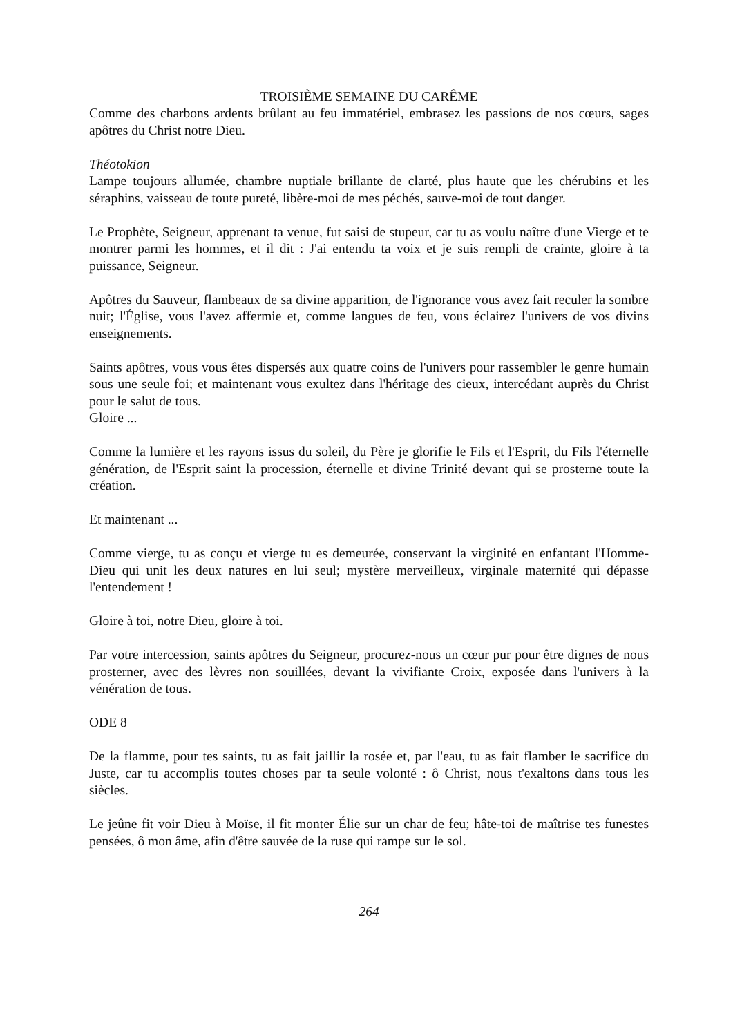TROISIÈME SEMAINE DU CARÊME
Comme des charbons ardents brûlant au feu immatériel, embrasez les passions de nos cœurs, sages apôtres du Christ notre Dieu.
Théotokion
Lampe toujours allumée, chambre nuptiale brillante de clarté, plus haute que les chérubins et les séraphins, vaisseau de toute pureté, libère-moi de mes péchés, sauve-moi de tout danger.
Le Prophète, Seigneur, apprenant ta venue, fut saisi de stupeur, car tu as voulu naître d'une Vierge et te montrer parmi les hommes, et il dit : J'ai entendu ta voix et je suis rempli de crainte, gloire à ta puissance, Seigneur.
Apôtres du Sauveur, flambeaux de sa divine apparition, de l'ignorance vous avez fait reculer la sombre nuit; l'Église, vous l'avez affermie et, comme langues de feu, vous éclairez l'univers de vos divins enseignements.
Saints apôtres, vous vous êtes dispersés aux quatre coins de l'univers pour rassembler le genre humain sous une seule foi; et maintenant vous exultez dans l'héritage des cieux, intercédant auprès du Christ pour le salut de tous.
Gloire ...
Comme la lumière et les rayons issus du soleil, du Père je glorifie le Fils et l'Esprit, du Fils l'éternelle génération, de l'Esprit saint la procession, éternelle et divine Trinité devant qui se prosterne toute la création.
Et maintenant ...
Comme vierge, tu as conçu et vierge tu es demeurée, conservant la virginité en enfantant l'Homme-Dieu qui unit les deux natures en lui seul; mystère merveilleux, virginale maternité qui dépasse l'entendement !
Gloire à toi, notre Dieu, gloire à toi.
Par votre intercession, saints apôtres du Seigneur, procurez-nous un cœur pur pour être dignes de nous prosterner, avec des lèvres non souillées, devant la vivifiante Croix, exposée dans l'univers à la vénération de tous.
ODE 8
De la flamme, pour tes saints, tu as fait jaillir la rosée et, par l'eau, tu as fait flamber le sacrifice du Juste, car tu accomplis toutes choses par ta seule volonté : ô Christ, nous t'exaltons dans tous les siècles.
Le jeûne fit voir Dieu à Moïse, il fit monter Élie sur un char de feu; hâte-toi de maîtrise tes funestes pensées, ô mon âme, afin d'être sauvée de la ruse qui rampe sur le sol.
264